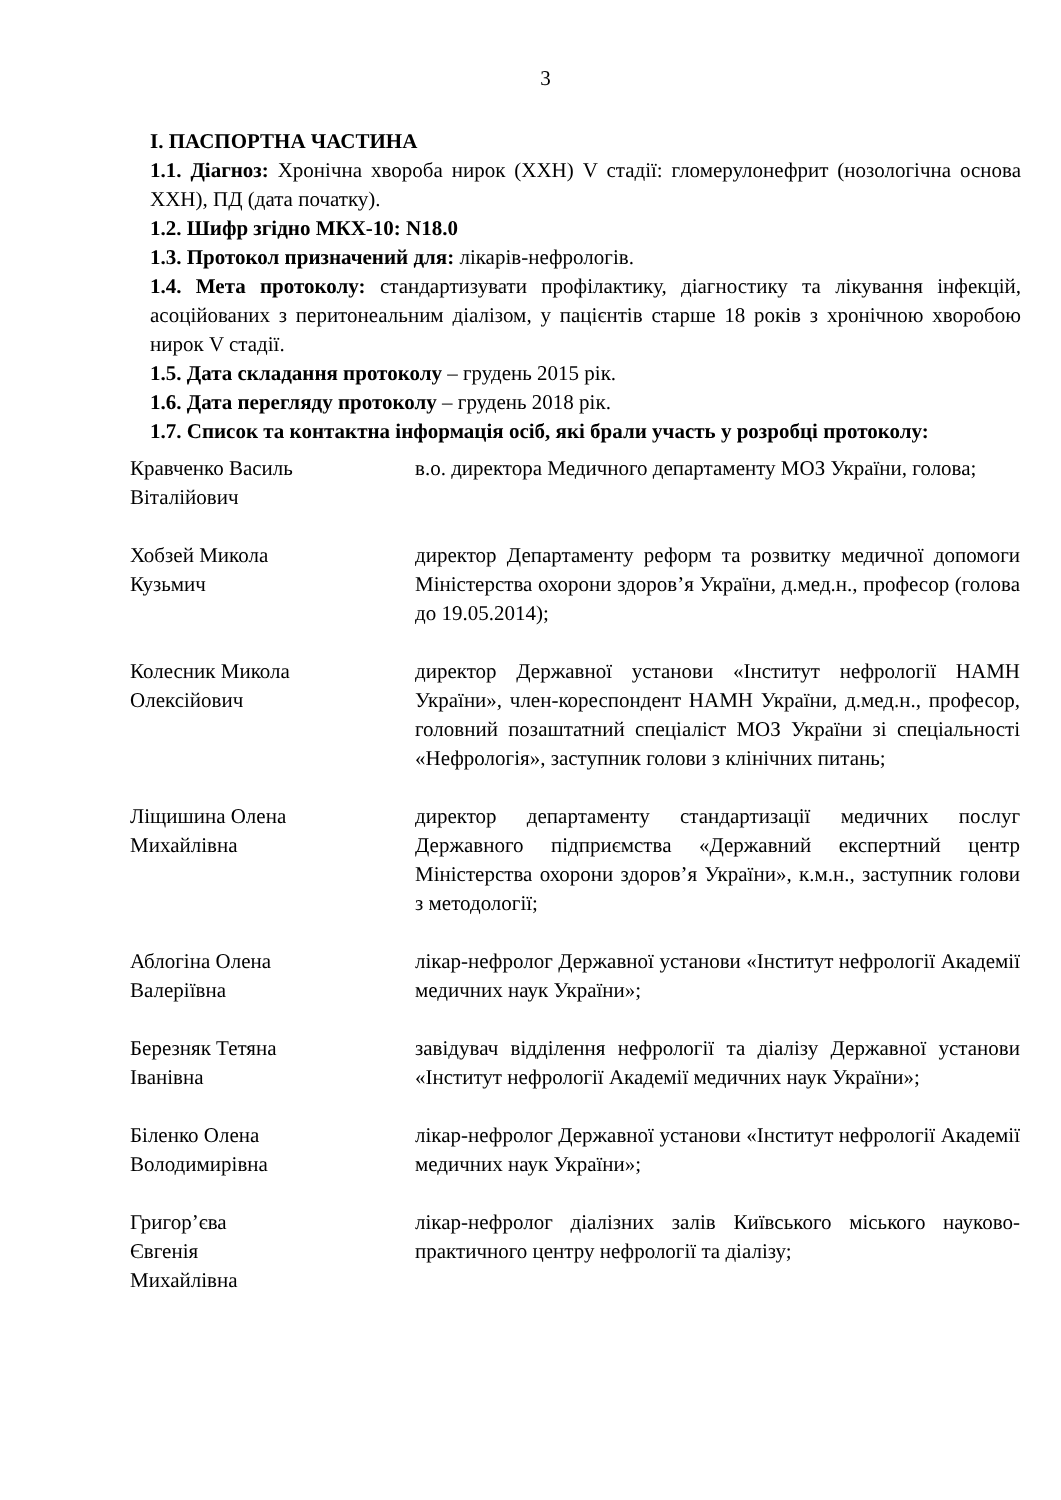3
І. ПАСПОРТНА ЧАСТИНА
1.1. Діагноз: Хронічна хвороба нирок (ХХН) V стадії: гломерулонефрит (нозологічна основа ХХН), ПД (дата початку).
1.2. Шифр згідно МКХ-10: N18.0
1.3. Протокол призначений для: лікарів-нефрологів.
1.4. Мета протоколу: стандартизувати профілактику, діагностику та лікування інфекцій, асоційованих з перитонеальним діалізом, у пацієнтів старше 18 років з хронічною хворобою нирок V стадії.
1.5. Дата складання протоколу – грудень 2015 рік.
1.6. Дата перегляду протоколу – грудень 2018 рік.
1.7. Список та контактна інформація осіб, які брали участь у розробці протоколу:
| Кравченко Василь Віталійович | в.о. директора Медичного департаменту МОЗ України, голова; |
| Хобзей Микола Кузьмич | директор Департаменту реформ та розвитку медичної допомоги Міністерства охорони здоров’я України, д.мед.н., професор (голова до 19.05.2014); |
| Колесник Микола Олексійович | директор Державної установи «Інститут нефрології НАМН України», член-кореспондент НАМН України, д.мед.н., професор, головний позаштатний спеціаліст МОЗ України зі спеціальності «Нефрологія», заступник голови з клінічних питань; |
| Ліщишина Олена Михайлівна | директор департаменту стандартизації медичних послуг Державного підприємства «Державний експертний центр Міністерства охорони здоров’я України», к.м.н., заступник голови з методології; |
| Аблогіна Олена Валеріївна | лікар-нефролог Державної установи «Інститут нефрології Академії медичних наук України»; |
| Березняк Тетяна Іванівна | завідувач відділення нефрології та діалізу Державної установи «Інститут нефрології Академії медичних наук України»; |
| Біленко Олена Володимирівна | лікар-нефролог Державної установи «Інститут нефрології Академії медичних наук України»; |
| Григор’єва Євгенія Михайлівна | лікар-нефролог діалізних залів Київського міського науково-практичного центру нефрології та діалізу; |